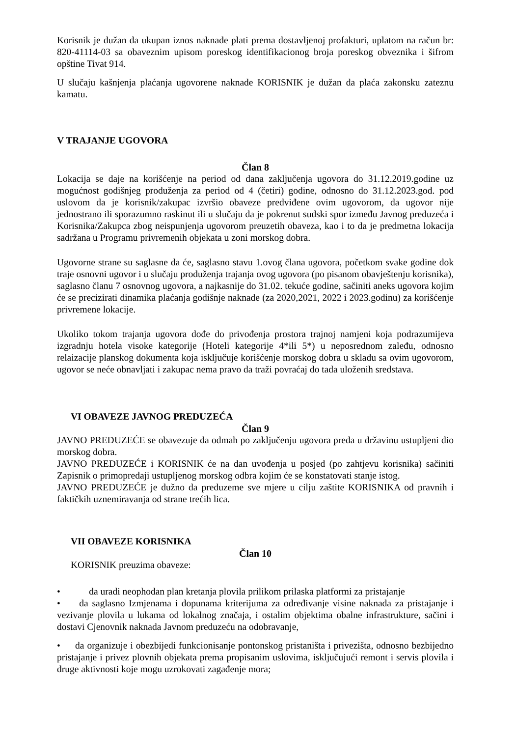Korisnik je dužan da ukupan iznos naknade plati prema dostavljenoj profakturi, uplatom na račun br: 820-41114-03 sa obaveznim upisom poreskog identifikacionog broja poreskog obveznika i šifrom opštine Tivat 914.
U slučaju kašnjenja plaćanja ugovorene naknade KORISNIK je dužan da plaća zakonsku zateznu kamatu.
V TRAJANJE UGOVORA
Član 8
Lokacija se daje na korišćenje na period od dana zaključenja ugovora do 31.12.2019.godine uz mogućnost godišnjeg produženja za period od 4 (četiri) godine, odnosno do 31.12.2023.god. pod uslovom da je korisnik/zakupac izvršio obaveze predviđene ovim ugovorom, da ugovor nije jednostrano ili sporazumno raskinut ili u slučaju da je pokrenut sudski spor između Javnog preduzeća i Korisnika/Zakupca zbog neispunjenja ugovorom preuzetih obaveza, kao i to da je predmetna lokacija sadržana u Programu privremenih objekata u zoni morskog dobra.
Ugovorne strane su saglasne da će, saglasno stavu 1.ovog člana ugovora, početkom svake godine dok traje osnovni ugovor i u slučaju produženja trajanja ovog ugovora (po pisanom obavještenju korisnika), saglasno članu 7 osnovnog ugovora, a najkasnije do 31.02. tekuće godine, sačiniti aneks ugovora kojim će se precizirati dinamika plaćanja godišnje naknade (za 2020,2021, 2022 i 2023.godinu) za korišćenje privremene lokacije.
Ukoliko tokom trajanja ugovora dođe do privođenja prostora trajnoj namjeni koja podrazumijeva izgradnju hotela visoke kategorije (Hoteli kategorije 4*ili 5*) u neposrednom zaleđu, odnosno relaizacije planskog dokumenta koja isključuje korišćenje morskog dobra u skladu sa ovim ugovorom, ugovor se neće obnavljati i zakupac nema pravo da traži povraćaj do tada uloženih sredstava.
VI OBAVEZE JAVNOG PREDUZEĆA
Član 9
JAVNO PREDUZEĆE se obavezuje da odmah po zaključenju ugovora preda u državinu ustupljeni dio morskog dobra.
JAVNO PREDUZEĆE i KORISNIK će na dan uvođenja u posjed (po zahtjevu korisnika) sačiniti Zapisnik o primopredaji ustupljenog morskog odbra kojim će se konstatovati stanje istog.
JAVNO PREDUZEĆE je dužno da preduzeme sve mjere u cilju zaštite KORISNIKA od pravnih i faktičkih uznemiravanja od strane trećih lica.
VII OBAVEZE KORISNIKA
Član 10
KORISNIK preuzima obaveze:
• da uradi neophodan plan kretanja plovila prilikom prilaska platformi za pristajanje
• da saglasno Izmjenama i dopunama kriterijuma za određivanje visine naknada za pristajanje i vezivanje plovila u lukama od lokalnog značaja, i ostalim objektima obalne infrastrukture, sačini i dostavi Cjenovnik naknada Javnom preduzeću na odobravanje,
• da organizuje i obezbijedi funkcionisanje pontonskog pristaništa i privezišta, odnosno bezbijedno pristajanje i privez plovnih objekata prema propisanim uslovima, isključujući remont i servis plovila i druge aktivnosti koje mogu uzrokovati zagađenje mora;